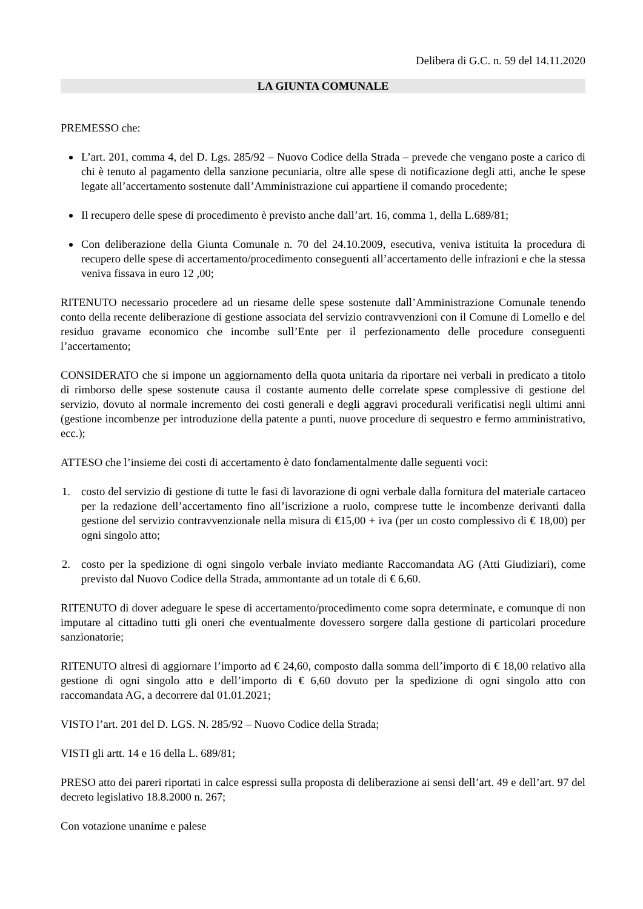Delibera di G.C. n. 59 del 14.11.2020
LA GIUNTA COMUNALE
PREMESSO che:
L’art. 201, comma 4, del D. Lgs. 285/92 – Nuovo Codice della Strada – prevede che vengano poste a carico di chi è tenuto al pagamento della sanzione pecuniaria, oltre alle spese di notificazione degli atti, anche le spese legate all’accertamento sostenute dall’Amministrazione cui appartiene il comando procedente;
Il recupero delle spese di procedimento è previsto anche dall’art. 16, comma 1, della L.689/81;
Con deliberazione della Giunta Comunale n. 70 del 24.10.2009, esecutiva, veniva istituita la procedura di recupero delle spese di accertamento/procedimento conseguenti all’accertamento delle infrazioni e che la stessa veniva fissava in euro 12 ,00;
RITENUTO necessario procedere ad un riesame delle spese sostenute dall’Amministrazione Comunale tenendo conto della recente deliberazione di gestione associata del servizio contravvenzioni con il Comune di Lomello e del residuo gravame economico che incombe sull’Ente per il perfezionamento delle procedure conseguenti l’accertamento;
CONSIDERATO che si impone un aggiornamento della quota unitaria da riportare nei verbali in predicato a titolo di rimborso delle spese sostenute causa il costante aumento delle correlate spese complessive di gestione del servizio, dovuto al normale incremento dei costi generali e degli aggravi procedurali verificatisi negli ultimi anni (gestione incombenze per introduzione della patente a punti, nuove procedure di sequestro e fermo amministrativo, ecc.);
ATTESO che l’insieme dei costi di accertamento è dato fondamentalmente dalle seguenti voci:
1. costo del servizio di gestione di tutte le fasi di lavorazione di ogni verbale dalla fornitura del materiale cartaceo per la redazione dell’accertamento fino all’iscrizione a ruolo, comprese tutte le incombenze derivanti dalla gestione del servizio contravvenzionale nella misura di €15,00 + iva (per un costo complessivo di € 18,00) per ogni singolo atto;
2. costo per la spedizione di ogni singolo verbale inviato mediante Raccomandata AG (Atti Giudiziari), come previsto dal Nuovo Codice della Strada, ammontante ad un totale di € 6,60.
RITENUTO di dover adeguare le spese di accertamento/procedimento come sopra determinate, e comunque di non imputare al cittadino tutti gli oneri che eventualmente dovessero sorgere dalla gestione di particolari procedure sanzionatorie;
RITENUTO altresì di aggiornare l’importo ad € 24,60, composto dalla somma dell’importo di € 18,00 relativo alla gestione di ogni singolo atto e dell’importo di € 6,60 dovuto per la spedizione di ogni singolo atto con raccomandata AG, a decorrere dal 01.01.2021;
VISTO l’art. 201 del D. LGS. N. 285/92 – Nuovo Codice della Strada;
VISTI gli artt. 14 e 16 della L. 689/81;
PRESO atto dei pareri riportati in calce espressi sulla proposta di deliberazione ai sensi dell’art. 49 e dell’art. 97 del decreto legislativo 18.8.2000 n. 267;
Con votazione unanime e palese